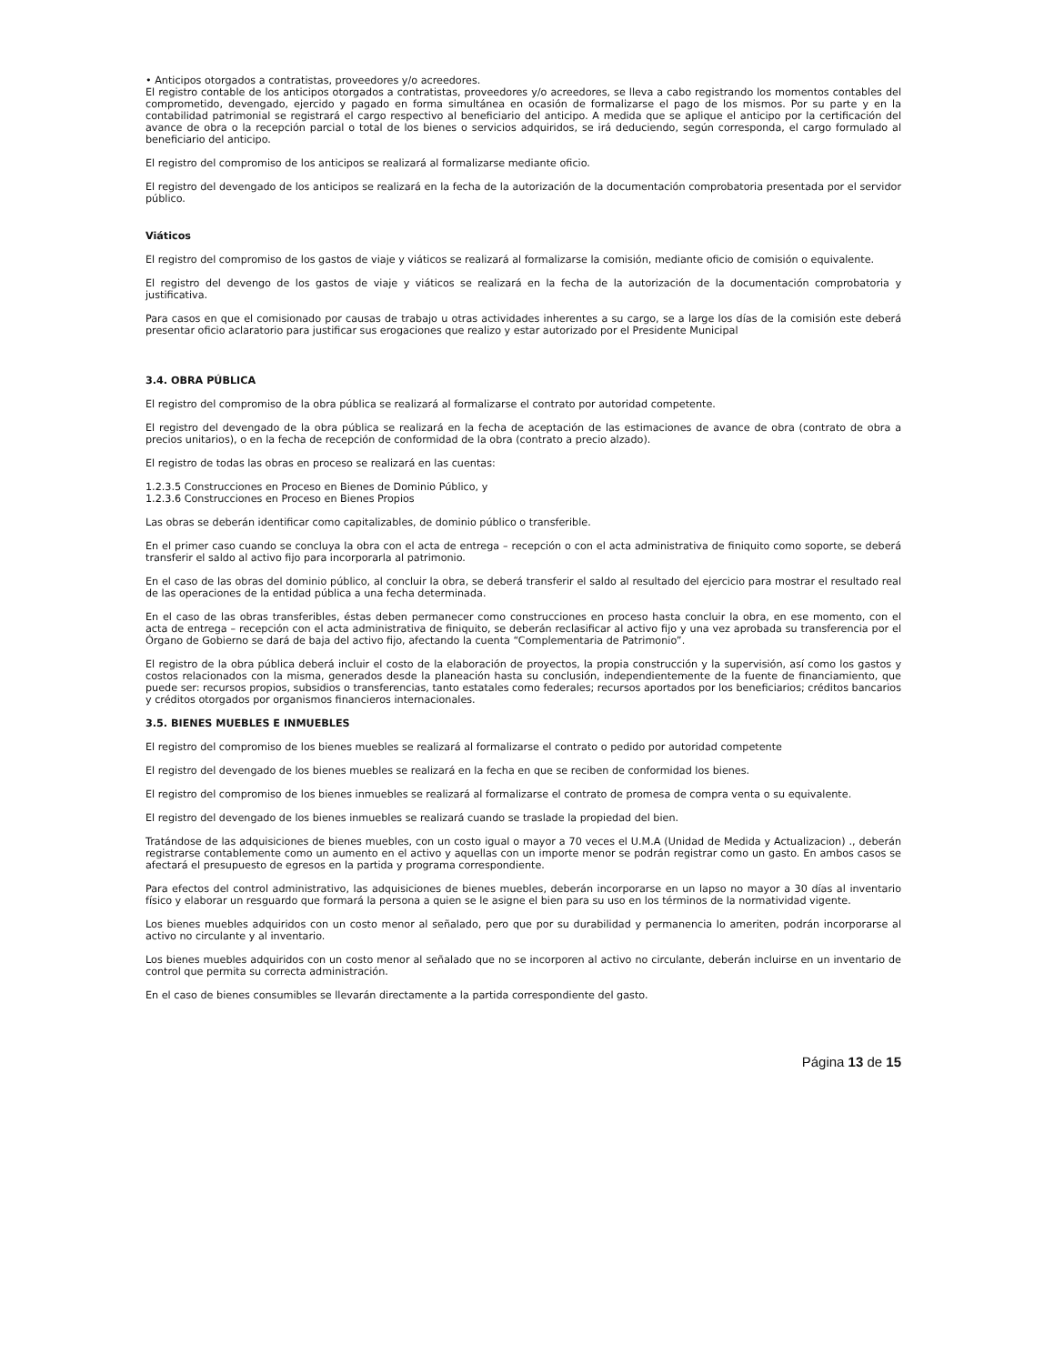• Anticipos otorgados a contratistas, proveedores y/o acreedores.
El registro contable de los anticipos otorgados a contratistas, proveedores y/o acreedores, se lleva a cabo registrando los momentos contables del comprometido, devengado, ejercido y pagado en forma simultánea en ocasión de formalizarse el pago de los mismos. Por su parte y en la contabilidad patrimonial se registrará el cargo respectivo al beneficiario del anticipo. A medida que se aplique el anticipo por la certificación del avance de obra o la recepción parcial o total de los bienes o servicios adquiridos, se irá deduciendo, según corresponda, el cargo formulado al beneficiario del anticipo.
El registro del compromiso de los anticipos se realizará al formalizarse mediante oficio.
El registro del devengado de los anticipos se realizará en la fecha de la autorización de la documentación comprobatoria presentada por el servidor público.
Viáticos
El registro del compromiso de los gastos de viaje y viáticos se realizará al formalizarse la comisión, mediante oficio de comisión o equivalente.
El registro del devengo de los gastos de viaje y viáticos se realizará en la fecha de la autorización de la documentación comprobatoria y justificativa.
Para casos en que el comisionado por causas de trabajo u otras actividades inherentes a su cargo, se a large los días de la comisión este deberá presentar oficio aclaratorio para justificar sus erogaciones que realizo y estar autorizado por el Presidente Municipal
3.4. OBRA PÚBLICA
El registro del compromiso de la obra pública se realizará al formalizarse el contrato por autoridad competente.
El registro del devengado de la obra pública se realizará en la fecha de aceptación de las estimaciones de avance de obra (contrato de obra a precios unitarios), o en la fecha de recepción de conformidad de la obra (contrato a precio alzado).
El registro de todas las obras en proceso se realizará en las cuentas:
1.2.3.5 Construcciones en Proceso en Bienes de Dominio Público, y
1.2.3.6 Construcciones en Proceso en Bienes Propios
Las obras se deberán identificar como capitalizables, de dominio público o transferible.
En el primer caso cuando se concluya la obra con el acta de entrega – recepción o con el acta administrativa de finiquito como soporte, se deberá transferir el saldo al activo fijo para incorporarla al patrimonio.
En el caso de las obras del dominio público, al concluir la obra, se deberá transferir el saldo al resultado del ejercicio para mostrar el resultado real de las operaciones de la entidad pública a una fecha determinada.
En el caso de las obras transferibles, éstas deben permanecer como construcciones en proceso hasta concluir la obra, en ese momento, con el acta de entrega – recepción con el acta administrativa de finiquito, se deberán reclasificar al activo fijo y una vez aprobada su transferencia por el Órgano de Gobierno se dará de baja del activo fijo, afectando la cuenta “Complementaria de Patrimonio”.
El registro de la obra pública deberá incluir el costo de la elaboración de proyectos, la propia construcción y la supervisión, así como los gastos y costos relacionados con la misma, generados desde la planeación hasta su conclusión, independientemente de la fuente de financiamiento, que puede ser: recursos propios, subsidios o transferencias, tanto estatales como federales; recursos aportados por los beneficiarios; créditos bancarios y créditos otorgados por organismos financieros internacionales.
3.5. BIENES MUEBLES E INMUEBLES
El registro del compromiso de los bienes muebles se realizará al formalizarse el contrato o pedido por autoridad competente
El registro del devengado de los bienes muebles se realizará en la fecha en que se reciben de conformidad los bienes.
El registro del compromiso de los bienes inmuebles se realizará al formalizarse el contrato de promesa de compra venta o su equivalente.
El registro del devengado de los bienes inmuebles se realizará cuando se traslade la propiedad del bien.
Tratándose de las adquisiciones de bienes muebles, con un costo igual o mayor a 70 veces el U.M.A (Unidad de Medida y Actualizacion) ., deberán registrarse contablemente como un aumento en el activo y aquellas con un importe menor se podrán registrar como un gasto. En ambos casos se afectará el presupuesto de egresos en la partida y programa correspondiente.
Para efectos del control administrativo, las adquisiciones de bienes muebles, deberán incorporarse en un lapso no mayor a 30 días al inventario físico y elaborar un resguardo que formará la persona a quien se le asigne el bien para su uso en los términos de la normatividad vigente.
Los bienes muebles adquiridos con un costo menor al señalado, pero que por su durabilidad y permanencia lo ameriten, podrán incorporarse al activo no circulante y al inventario.
Los bienes muebles adquiridos con un costo menor al señalado que no se incorporen al activo no circulante, deberán incluirse en un inventario de control que permita su correcta administración.
En el caso de bienes consumibles se llevarán directamente a la partida correspondiente del gasto.
Página 13 de 15